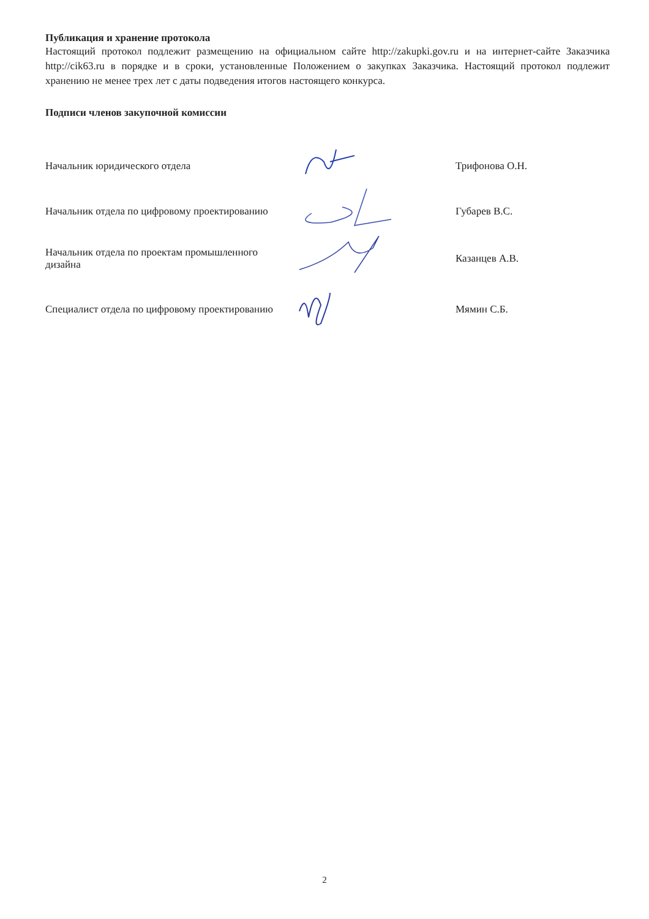Публикация и хранение протокола
Настоящий протокол подлежит размещению на официальном сайте http://zakupki.gov.ru и на интернет-сайте Заказчика http://cik63.ru в порядке и в сроки, установленные Положением о закупках Заказчика. Настоящий протокол подлежит хранению не менее трех лет с даты подведения итогов настоящего конкурса.
Подписи членов закупочной комиссии
Начальник юридического отдела Трифонова О.Н.
Начальник отдела по цифровому проектированию
Губарев В.С.
Начальник отдела по проектам промышленного дизайна
Казанцев А.В.
Специалист отдела по цифровому проектированию
Мямин С.Б.
2